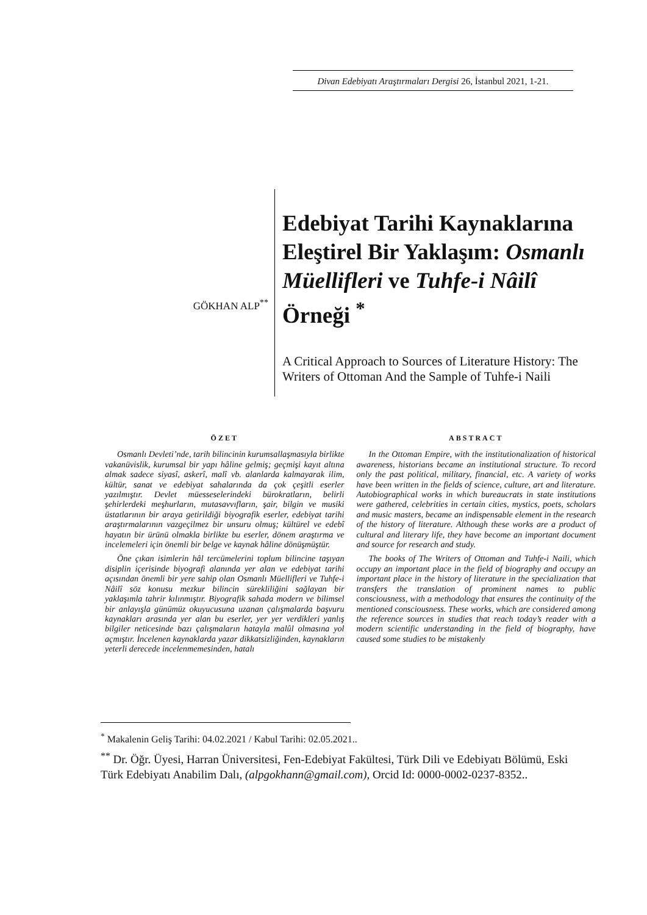Divan Edebiyatı Araştırmaları Dergisi 26, İstanbul 2021, 1-21.
GÖKHAN ALP<sup>**</sup>
Edebiyat Tarihi Kaynaklarına Eleştirel Bir Yaklaşım: Osmanlı Müellifleri ve Tuhfe-i Nâilî Örneği <sup>*</sup>
A Critical Approach to Sources of Literature History: The Writers of Ottoman And the Sample of Tuhfe-i Naili
ÖZET
Osmanlı Devleti’nde, tarih bilincinin kurumsallaşmasıyla birlikte vakanüvislik, kurumsal bir yapı hâline gelmiş; geçmişi kayıt altına almak sadece siyasî, askerî, malî vb. alanlarda kalmayarak ilim, kültür, sanat ve edebiyat sahalarında da çok çeşitli eserler yazılmıştır. Devlet müesseselerindeki bürokratların, belirli şehirlerdeki meşhurların, mutasavvıfların, şair, bilgin ve musiki üstatlarının bir araya getirildiği biyografik eserler, edebiyat tarihi araştırmalarının vazgeçilmez bir unsuru olmuş; kültürel ve edebî hayatın bir ürünü olmakla birlikte bu eserler, dönem araştırma ve incelemeleri için önemli bir belge ve kaynak hâline dönüşmüştür.
Öne çıkan isimlerin hâl tercümelerini toplum bilincine taşıyan disiplin içerisinde biyografi alanında yer alan ve edebiyat tarihi açısından önemli bir yere sahip olan Osmanlı Müellifleri ve Tuhfe-i Nâilî söz konusu mezkur bilincin sürekliliğini sağlayan bir yaklaşımla tahrir kılınmıştır. Biyografik sahada modern ve bilimsel bir anlayışla günümüz okuyucusuna uzanan çalışmalarda başvuru kaynakları arasında yer alan bu eserler, yer yer verdikleri yanlış bilgiler neticesinde bazı çalışmaların hatayla malûl olmasına yol açmıştır. İncelenen kaynaklarda yazar dikkatsizliğinden, kaynakların yeterli derecede incelenmemesinden, hatalı
ABSTRACT
In the Ottoman Empire, with the institutionalization of historical awareness, historians became an institutional structure. To record only the past political, military, financial, etc. A variety of works have been written in the fields of science, culture, art and literature. Autobiographical works in which bureaucrats in state institutions were gathered, celebrities in certain cities, mystics, poets, scholars and music masters, became an indispensable element in the research of the history of literature. Although these works are a product of cultural and literary life, they have become an important document and source for research and study.
The books of The Writers of Ottoman and Tuhfe-i Naili, which occupy an important place in the field of biography and occupy an important place in the history of literature in the specialization that transfers the translation of prominent names to public consciousness, with a methodology that ensures the continuity of the mentioned consciousness. These works, which are considered among the reference sources in studies that reach today’s reader with a modern scientific understanding in the field of biography, have caused some studies to be mistakenly
<sup>*</sup> Makalenin Geliş Tarihi: 04.02.2021 / Kabul Tarihi: 02.05.2021..
<sup>**</sup> Dr. Öğr. Üyesi, Harran Üniversitesi, Fen-Edebiyat Fakültesi, Türk Dili ve Edebiyatı Bölümü, Eski Türk Edebiyatı Anabilim Dalı, (alpgokhann@gmail.com), Orcid Id: 0000-0002-0237-8352..